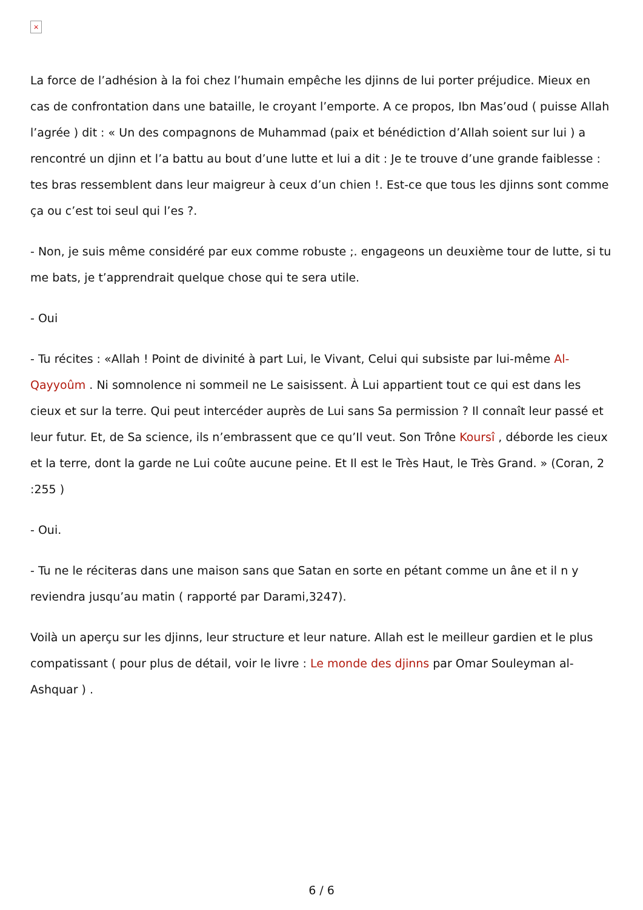×
La force de l’adhésion à la foi chez l’humain empêche les djinns de lui porter préjudice. Mieux en cas de confrontation dans une bataille, le croyant l’emporte. A ce propos, Ibn Mas’oud ( puisse Allah l’agrée ) dit : « Un des compagnons de Muhammad (paix et bénédiction d’Allah soient sur lui ) a rencontré un djinn et l’a battu au bout d’une lutte et lui a dit : Je te trouve d’une grande faiblesse : tes bras ressemblent dans leur maigreur à ceux d’un chien !. Est-ce que tous les djinns sont comme ça ou c’est toi seul qui l’es ?.
- Non, je suis même considéré par eux comme robuste ;. engageons un deuxième tour de lutte, si tu me bats, je t’apprendrait quelque chose qui te sera utile.
- Oui
- Tu récites : «Allah ! Point de divinité à part Lui, le Vivant, Celui qui subsiste par lui-même Al-Qayyoûm . Ni somnolence ni sommeil ne Le saisissent. À Lui appartient tout ce qui est dans les cieux et sur la terre. Qui peut intercéder auprès de Lui sans Sa permission ? Il connaît leur passé et leur futur. Et, de Sa science, ils n’embrassent que ce qu’Il veut. Son Trône Koursî , déborde les cieux et la terre, dont la garde ne Lui coûte aucune peine. Et Il est le Très Haut, le Très Grand. » (Coran, 2 :255 )
- Oui.
- Tu ne le réciteras dans une maison sans que Satan en sorte en pétant comme un âne et il n y reviendra jusqu’au matin ( rapporté par Darami,3247).
Voilà un aperçu sur les djinns, leur structure et leur nature. Allah est le meilleur gardien et le plus compatissant ( pour plus de détail, voir le livre : Le monde des djinns par Omar Souleyman al-Ashquar ) .
6 / 6